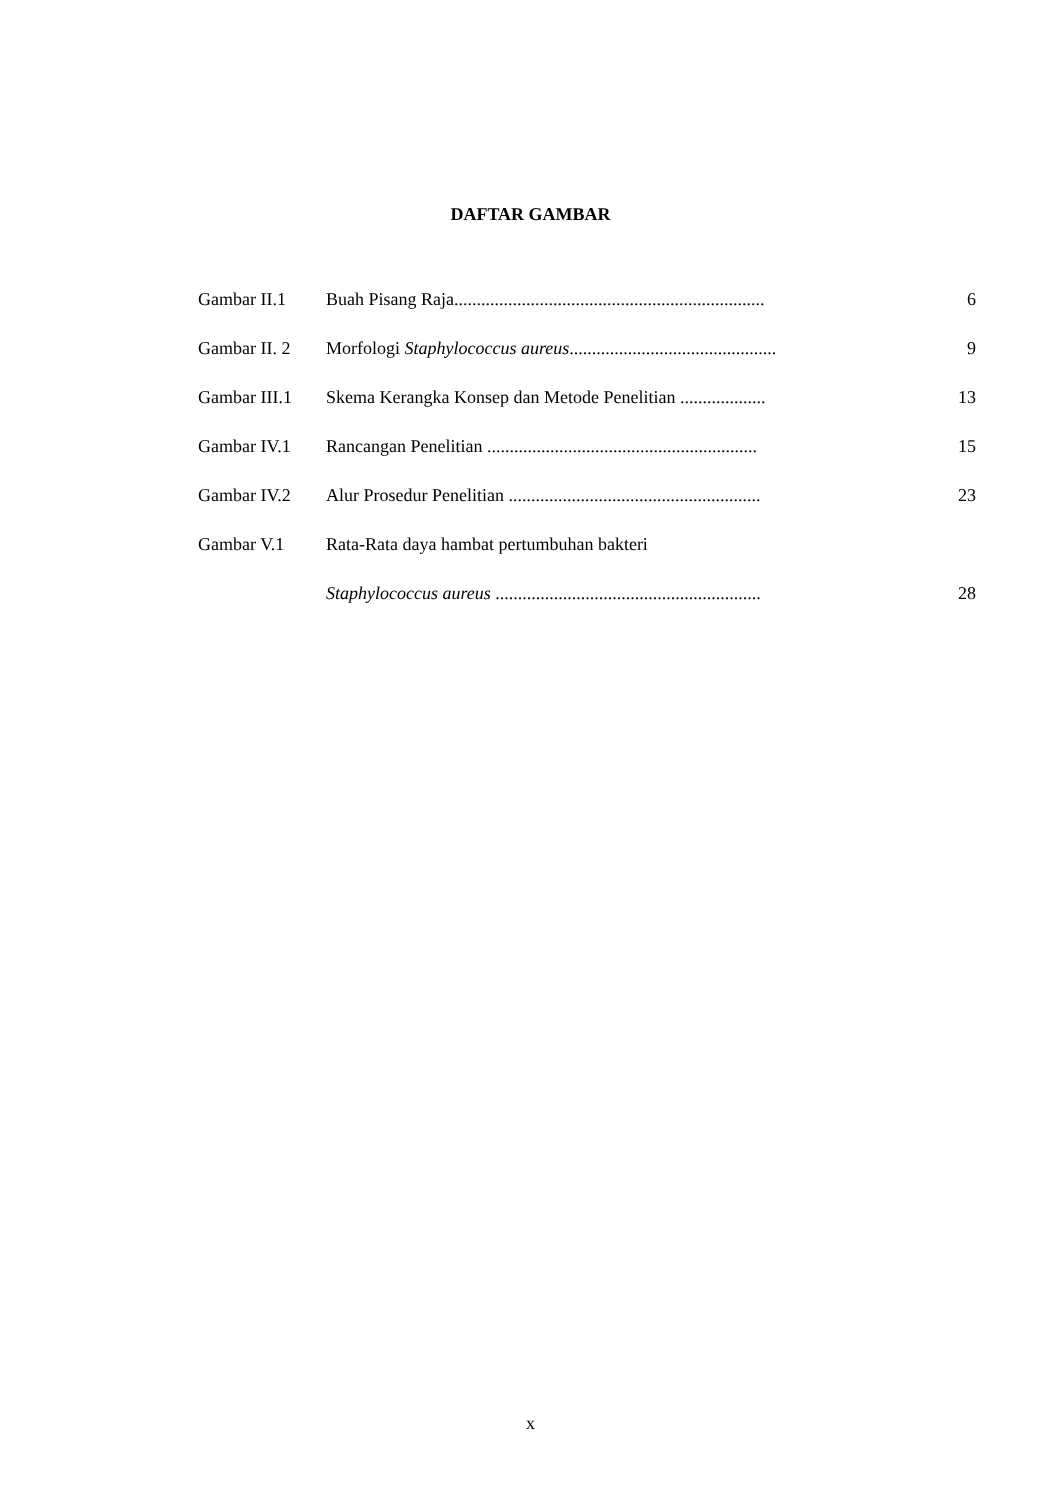DAFTAR GAMBAR
| Gambar II.1 | Buah Pisang Raja..................................................................... | 6 |
| Gambar II. 2 | Morfologi Staphylococcus aureus .............................................. | 9 |
| Gambar III.1 | Skema Kerangka Konsep dan Metode Penelitian ................... | 13 |
| Gambar IV.1 | Rancangan Penelitian ............................................................ | 15 |
| Gambar IV.2 | Alur Prosedur Penelitian ........................................................ | 23 |
| Gambar V.1 | Rata-Rata daya hambat pertumbuhan bakteri | |
| | Staphylococcus aureus ........................................................... | 28 |
x